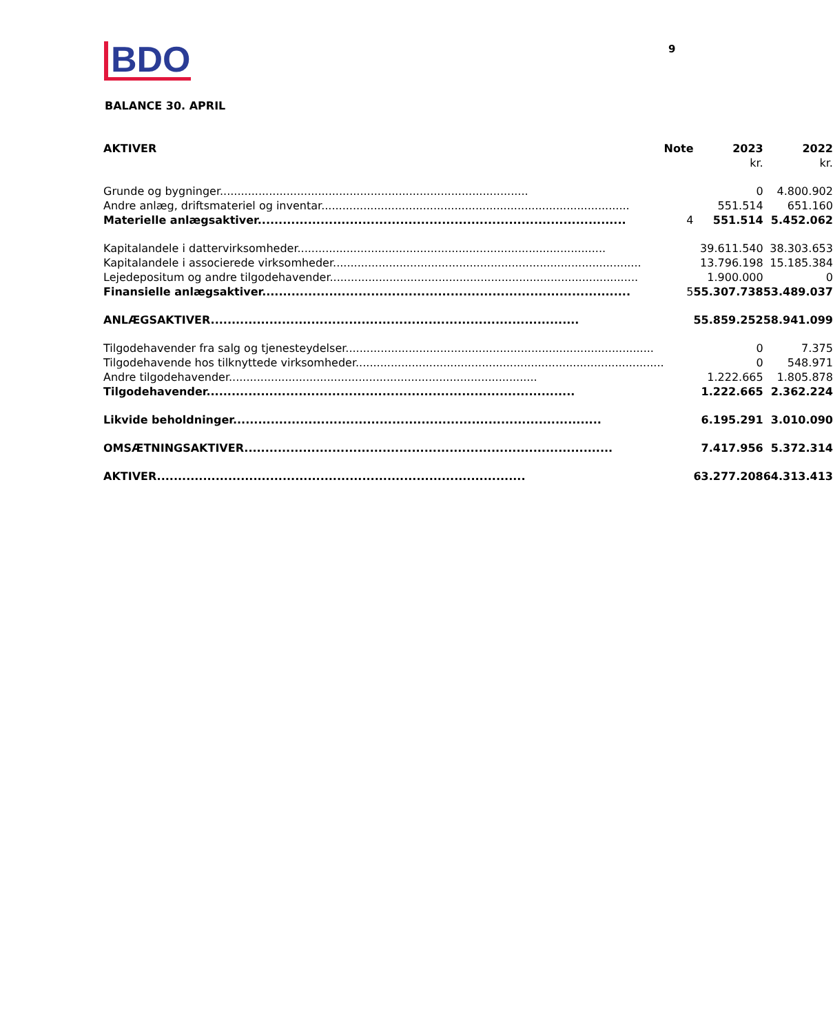BDO 9
BALANCE 30. APRIL
| AKTIVER | Note | 2023 | 2022 |
| --- | --- | --- | --- |
| | | kr. | kr. |
| Grunde og bygninger | | 0 | 4.800.902 |
| Andre anlæg, driftsmateriel og inventar | | 551.514 | 651.160 |
| Materielle anlægsaktiver | 4 | 551.514 | 5.452.062 |
| Kapitalandele i dattervirksomheder | | 39.611.540 | 38.303.653 |
| Kapitalandele i associerede virksomheder | | 13.796.198 | 15.185.384 |
| Lejedepositum og andre tilgodehavender | | 1.900.000 | 0 |
| Finansielle anlægsaktiver | 5 | 55.307.738 | 53.489.037 |
| ANLÆGSAKTIVER | | 55.859.252 | 58.941.099 |
| Tilgodehavender fra salg og tjenesteydelser | | 0 | 7.375 |
| Tilgodehavende hos tilknyttede virksomheder | | 0 | 548.971 |
| Andre tilgodehavender | | 1.222.665 | 1.805.878 |
| Tilgodehavender | | 1.222.665 | 2.362.224 |
| Likvide beholdninger | | 6.195.291 | 3.010.090 |
| OMSÆTNINGSAKTIVER | | 7.417.956 | 5.372.314 |
| AKTIVER | | 63.277.208 | 64.313.413 |